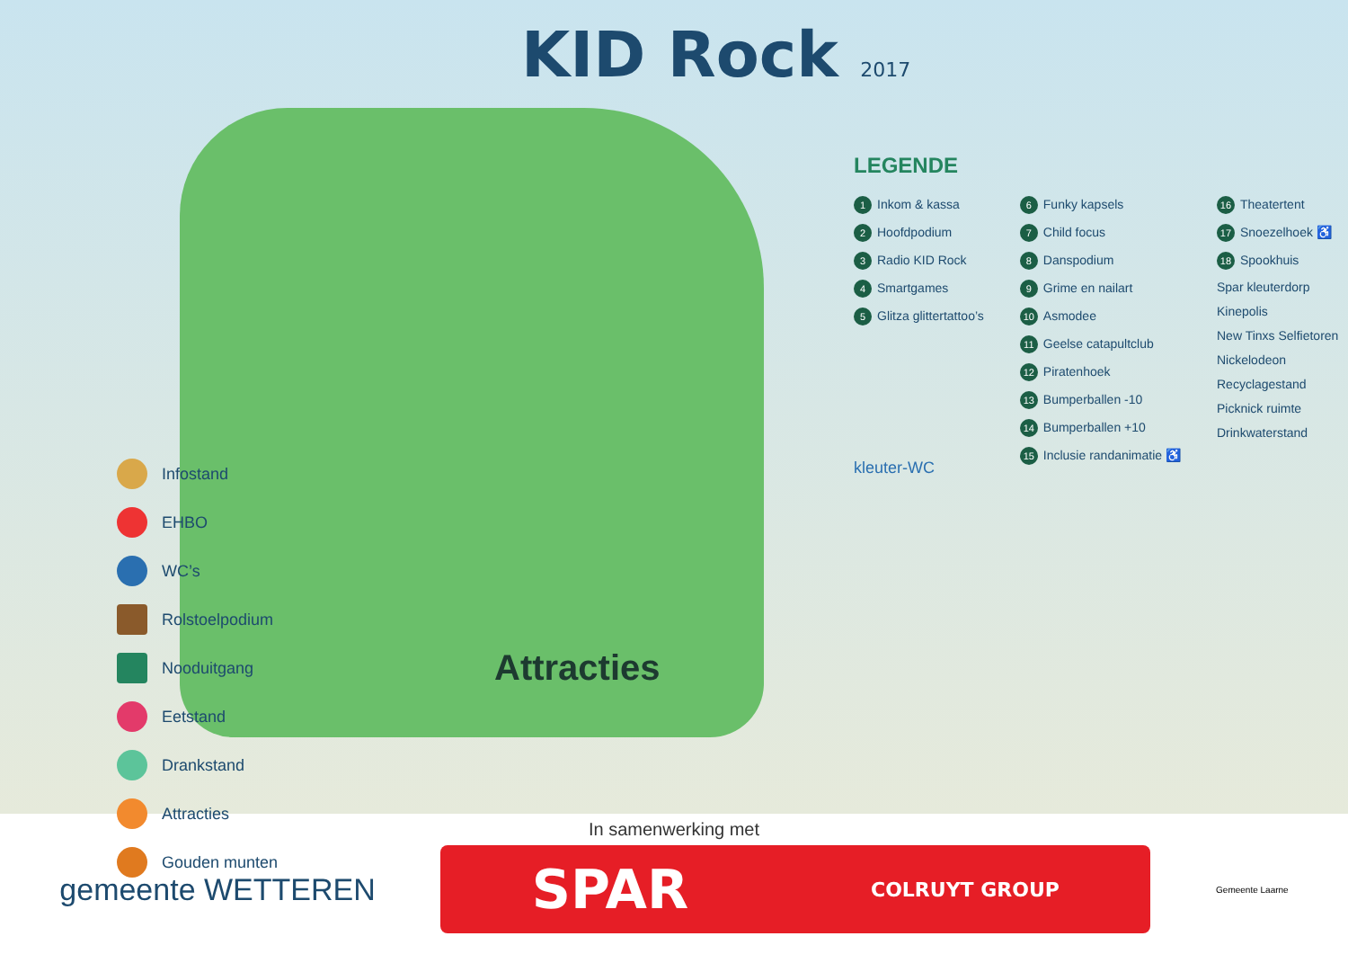KID Rock 2017
LEGENDE
1 Inkom & kassa
2 Hoofdpodium
3 Radio KID Rock
4 Smartgames
5 Glitza glittertattoo’s
6 Funky kapsels
7 Child focus
8 Danspodium
9 Grime en nailart
10 Asmodee
11 Geelse catapultclub
12 Piratenhoek
13 Bumperballen -10
14 Bumperballen +10
15 Inclusie randanimatie ♿
16 Theatertent
17 Snoezelhoek ♿
18 Spookhuis
Spar kleuterdorp
Kinepolis
New Tinxs Selfietoren
Nickelodeon
Recyclagestand
Picknick ruimte
Drinkwaterstand
kleuter-WC
Infostand
EHBO
WC’s
Rolstoelpodium
Nooduitgang
Eetstand
Drankstand
Attracties
Gouden munten
Attracties
In samenwerking met
gemeente WETTEREN
SPAR COLRUYT GROUP
Gemeente Laarne